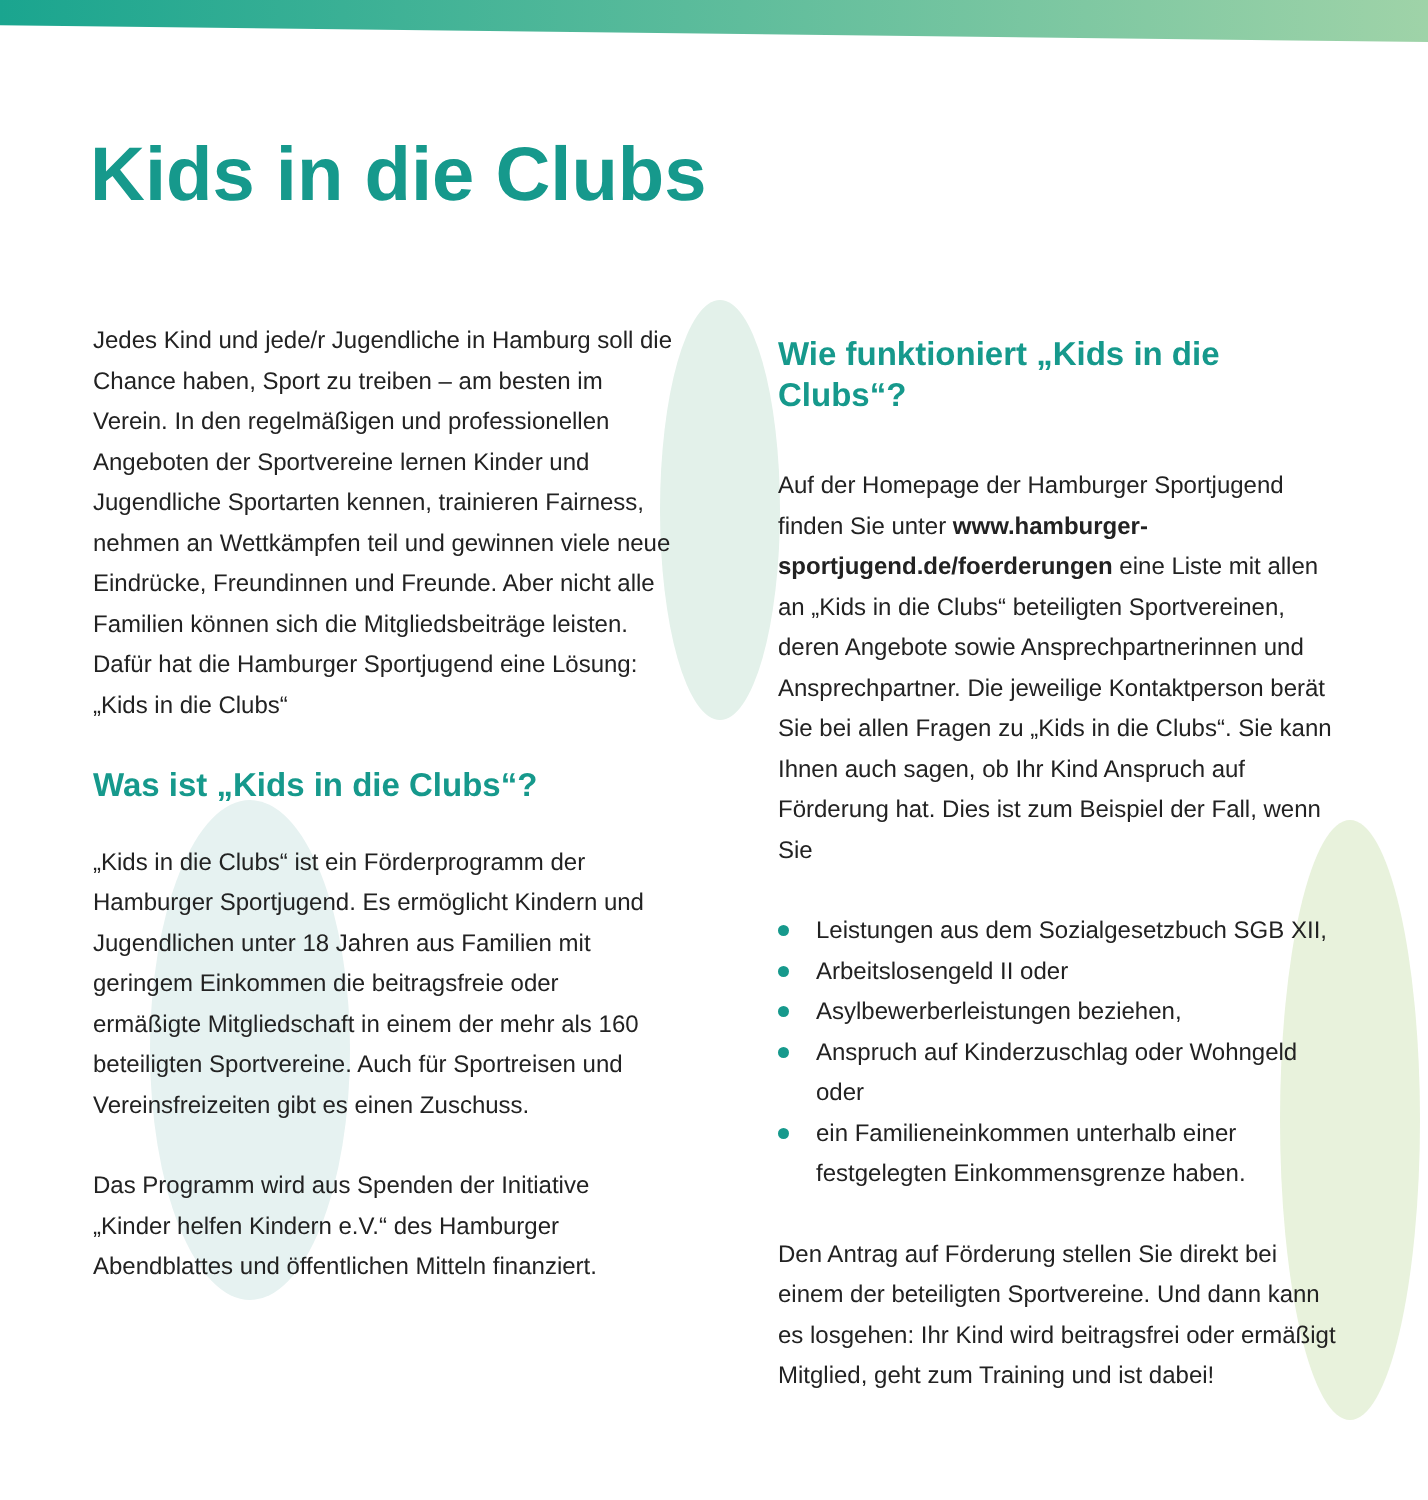Kids in die Clubs
Jedes Kind und jede/r Jugendliche in Hamburg soll die Chance haben, Sport zu treiben – am besten im Verein. In den regelmäßigen und professionellen Angeboten der Sportvereine lernen Kinder und Jugendliche Sportarten kennen, trainieren Fairness, nehmen an Wettkämpfen teil und gewinnen viele neue Eindrücke, Freundinnen und Freunde. Aber nicht alle Familien können sich die Mitgliedsbeiträge leisten. Dafür hat die Hamburger Sportjugend eine Lösung: „Kids in die Clubs“
Was ist „Kids in die Clubs“?
„Kids in die Clubs“ ist ein Förderprogramm der Hamburger Sportjugend. Es ermöglicht Kindern und Jugendlichen unter 18 Jahren aus Familien mit geringem Einkommen die beitragsfreie oder ermäßigte Mitgliedschaft in einem der mehr als 160 beteiligten Sportvereine. Auch für Sportreisen und Vereinsfreizeiten gibt es einen Zuschuss.
Das Programm wird aus Spenden der Initiative „Kinder helfen Kindern e.V.“ des Hamburger Abendblattes und öffentlichen Mitteln finanziert.
Wie funktioniert „Kids in die Clubs“?
Auf der Homepage der Hamburger Sportjugend finden Sie unter www.hamburger-sportjugend.de/foerderungen eine Liste mit allen an „Kids in die Clubs“ beteiligten Sportvereinen, deren Angebote sowie Ansprechpartnerinnen und Ansprechpartner. Die jeweilige Kontaktperson berät Sie bei allen Fragen zu „Kids in die Clubs“. Sie kann Ihnen auch sagen, ob Ihr Kind Anspruch auf Förderung hat. Dies ist zum Beispiel der Fall, wenn Sie
Leistungen aus dem Sozialgesetzbuch SGB XII,
Arbeitslosengeld II oder
Asylbewerberleistungen beziehen,
Anspruch auf Kinderzuschlag oder Wohngeld oder
ein Familieneinkommen unterhalb einer festgelegten Einkommensgrenze haben.
Den Antrag auf Förderung stellen Sie direkt bei einem der beteiligten Sportvereine. Und dann kann es losgehen: Ihr Kind wird beitragsfrei oder ermäßigt Mitglied, geht zum Training und ist dabei!